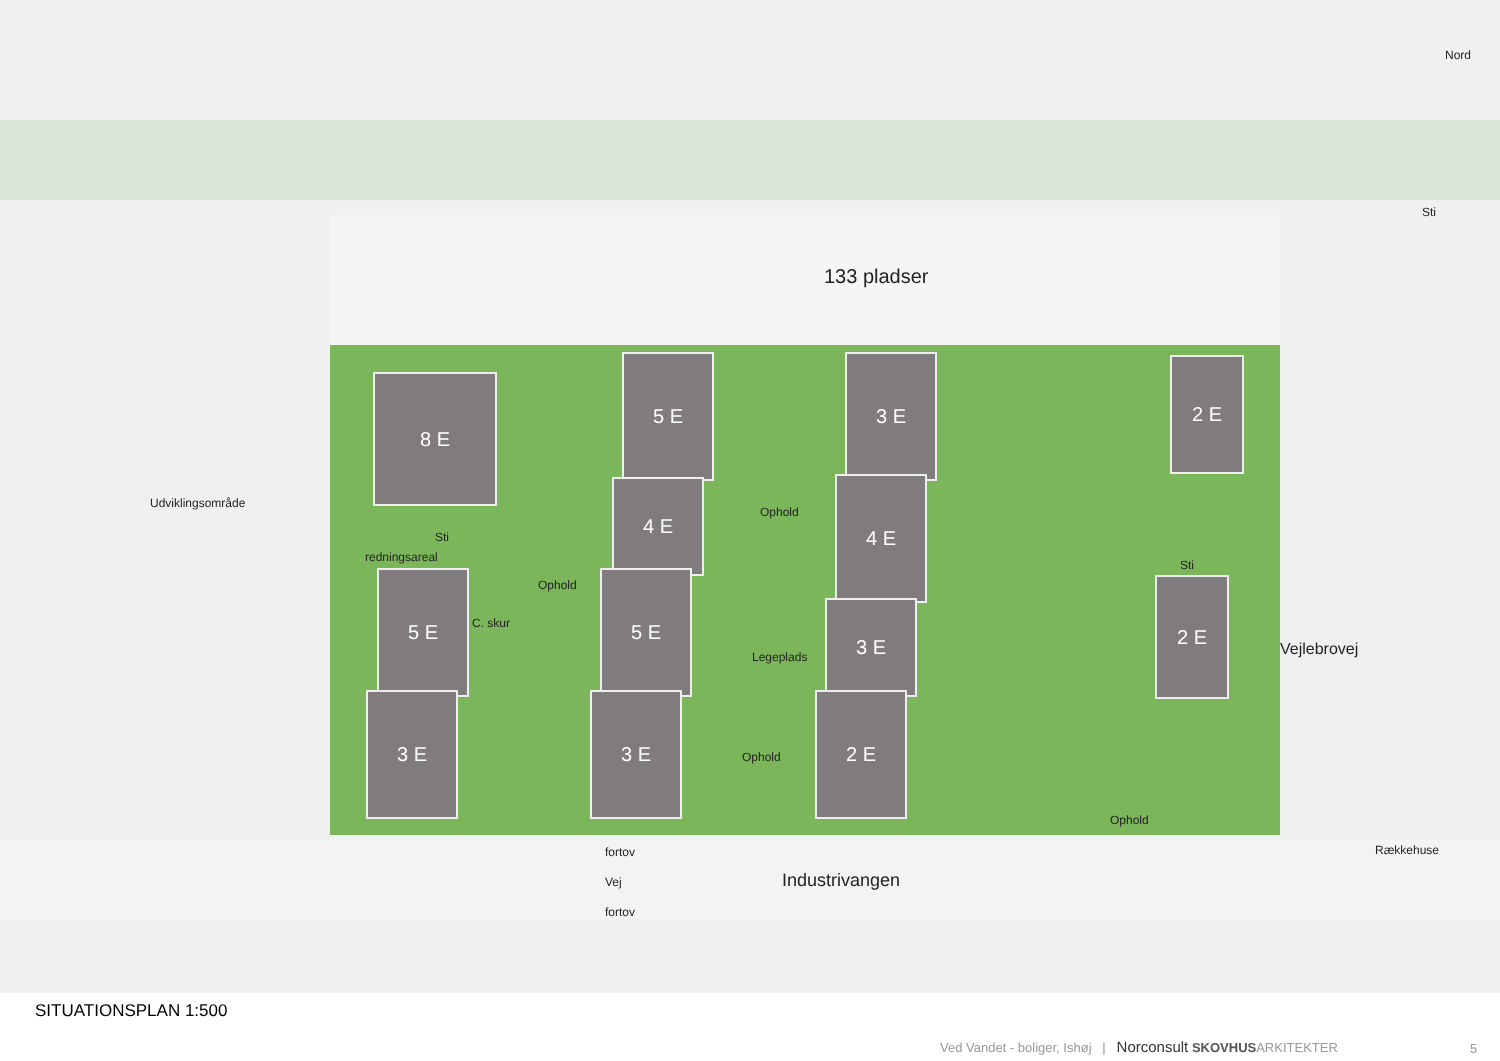133 pladser
Udviklingsområde
8 E
5 E 3 E 2 E
4 E 4 E
Sti
redningsareal
Ophold
Sti
5 E
C. skur
5 E
3 E
2 E
Ophold
Legeplads
3 E 3 E 2 E
Ophold
Ophold
fortov
Vej Industrivangen
fortov
Vejlebrovej
Rækkehuse
Nord
Sti
SITUATIONSPLAN 1:500
Ved Vandet - boliger, Ishøj | Norconsult SKOVHUSARKITEKTER
5